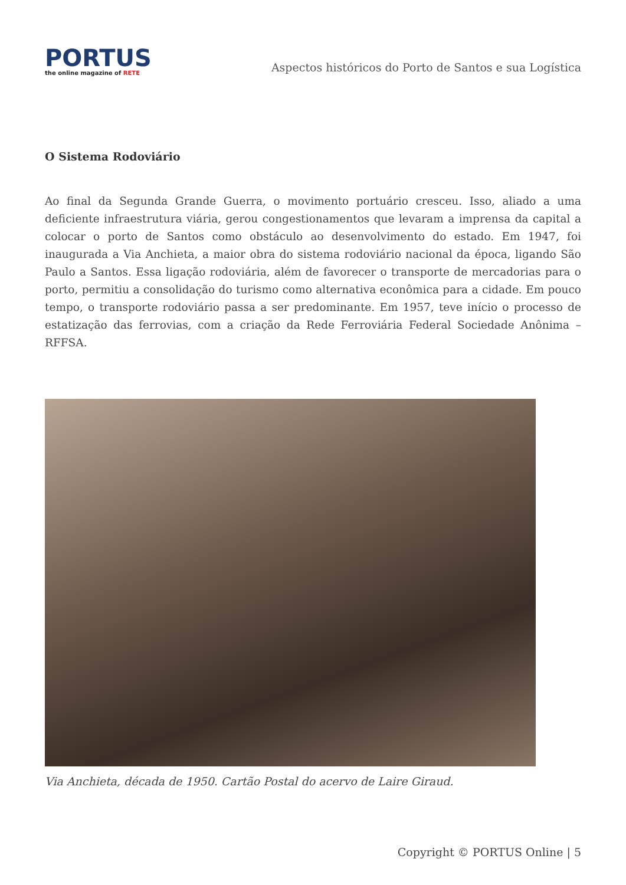PORTUS
the online magazine of RETE
Aspectos históricos do Porto de Santos e sua Logística
O Sistema Rodoviário
Ao final da Segunda Grande Guerra, o movimento portuário cresceu. Isso, aliado a uma deficiente infraestrutura viária, gerou congestionamentos que levaram a imprensa da capital a colocar o porto de Santos como obstáculo ao desenvolvimento do estado. Em 1947, foi inaugurada a Via Anchieta, a maior obra do sistema rodoviário nacional da época, ligando São Paulo a Santos. Essa ligação rodoviária, além de favorecer o transporte de mercadorias para o porto, permitiu a consolidação do turismo como alternativa econômica para a cidade. Em pouco tempo, o transporte rodoviário passa a ser predominante. Em 1957, teve início o processo de estatização das ferrovias, com a criação da Rede Ferroviária Federal Sociedade Anônima – RFFSA.
Via Anchieta, década de 1950. Cartão Postal do acervo de Laire Giraud.
Copyright © PORTUS Online | 5